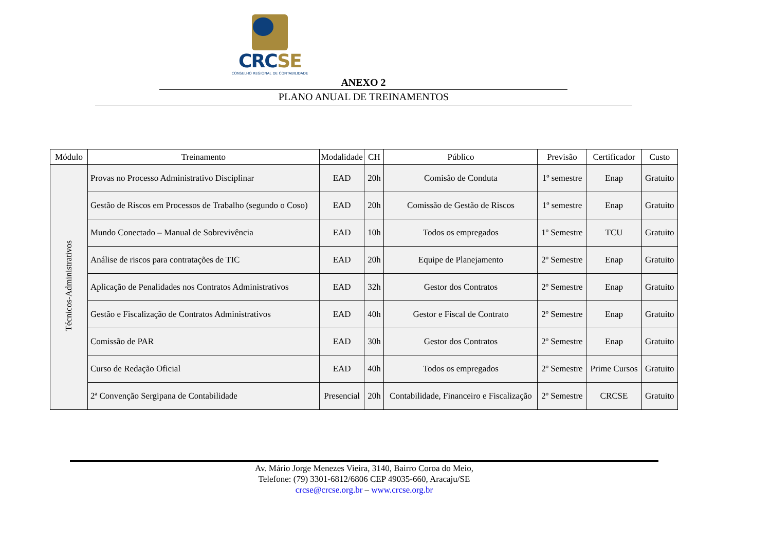CRCSE
CONSELHO REGIONAL DE CONTABILIDADE
ANEXO 2
PLANO ANUAL DE TREINAMENTOS
| Módulo | Treinamento | Modalidade | CH | Público | Previsão | Certificador | Custo |
| --- | --- | --- | --- | --- | --- | --- | --- |
| Técnicos-Administrativos | Provas no Processo Administrativo Disciplinar | EAD | 20h | Comisão de Conduta | 1º semestre | Enap | Gratuito |
| | Gestão de Riscos em Processos de Trabalho (segundo o Coso) | EAD | 20h | Comissão de Gestão de Riscos | 1º semestre | Enap | Gratuito |
| | Mundo Conectado – Manual de Sobrevivência | EAD | 10h | Todos os empregados | 1º Semestre | TCU | Gratuito |
| | Análise de riscos para contratações de TIC | EAD | 20h | Equipe de Planejamento | 2º Semestre | Enap | Gratuito |
| | Aplicação de Penalidades nos Contratos Administrativos | EAD | 32h | Gestor dos Contratos | 2º Semestre | Enap | Gratuito |
| | Gestão e Fiscalização de Contratos Administrativos | EAD | 40h | Gestor e Fiscal de Contrato | 2º Semestre | Enap | Gratuito |
| | Comissão de PAR | EAD | 30h | Gestor dos Contratos | 2º Semestre | Enap | Gratuito |
| | Curso de Redação Oficial | EAD | 40h | Todos os empregados | 2º Semestre | Prime Cursos | Gratuito |
| | 2ª Convenção Sergipana de Contabilidade | Presencial | 20h | Contabilidade, Financeiro e Fiscalização | 2º Semestre | CRCSE | Gratuito |
Av. Mário Jorge Menezes Vieira, 3140, Bairro Coroa do Meio,
Telefone: (79) 3301-6812/6806 CEP 49035-660, Aracaju/SE
crcse@crcse.org.br – www.crcse.org.br